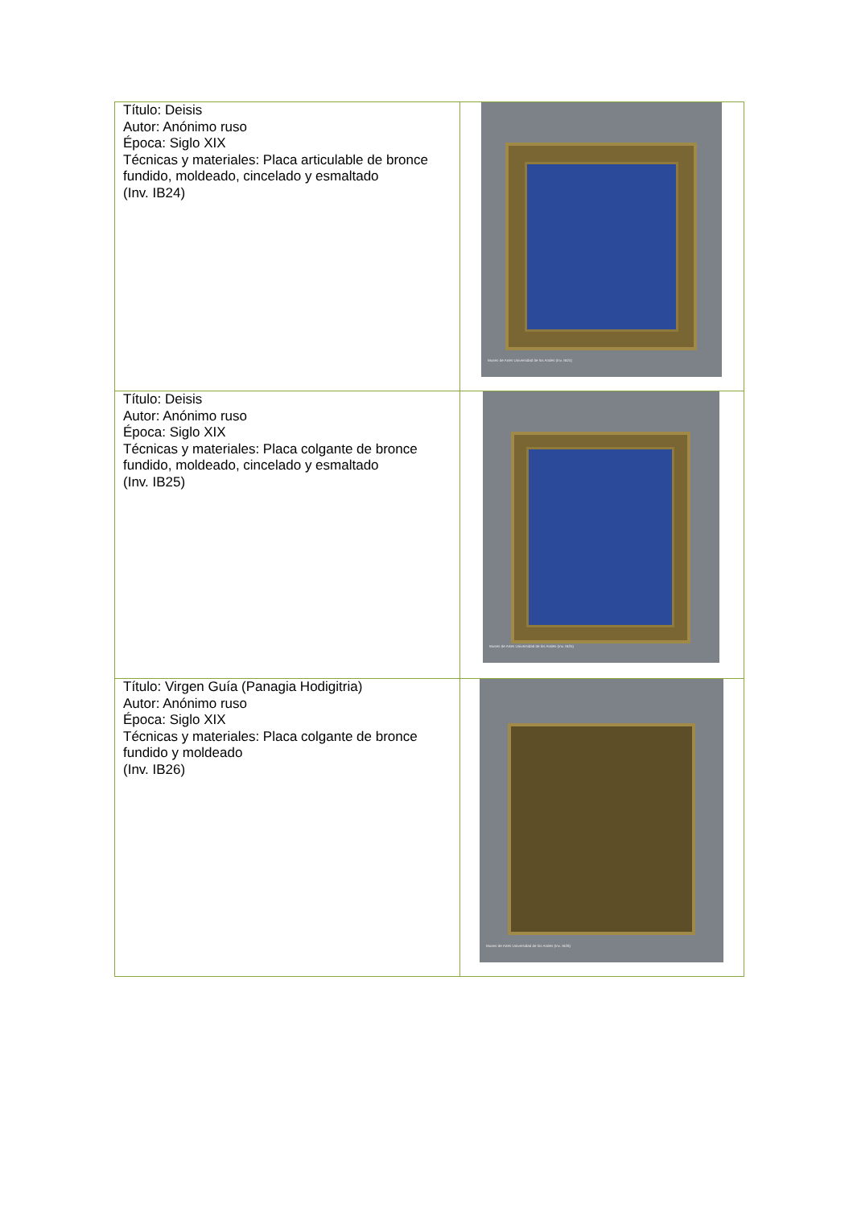| Título: Deisis Autor: Anónimo ruso Época: Siglo XIX Técnicas y materiales: Placa articulable de bronce fundido, moldeado, cincelado y esmaltado (Inv. IB24) | Museo de Artes Universidad de los Andes (Inv. IB24) |
| Título: Deisis Autor: Anónimo ruso Época: Siglo XIX Técnicas y materiales: Placa colgante de bronce fundido, moldeado, cincelado y esmaltado (Inv. IB25) | Museo de Artes Universidad de los Andes (Inv. IB25) |
| Título: Virgen Guía (Panagia Hodigitria) Autor: Anónimo ruso Época: Siglo XIX Técnicas y materiales: Placa colgante de bronce fundido y moldeado (Inv. IB26) | Museo de Artes Universidad de los Andes (Inv. IB26) |